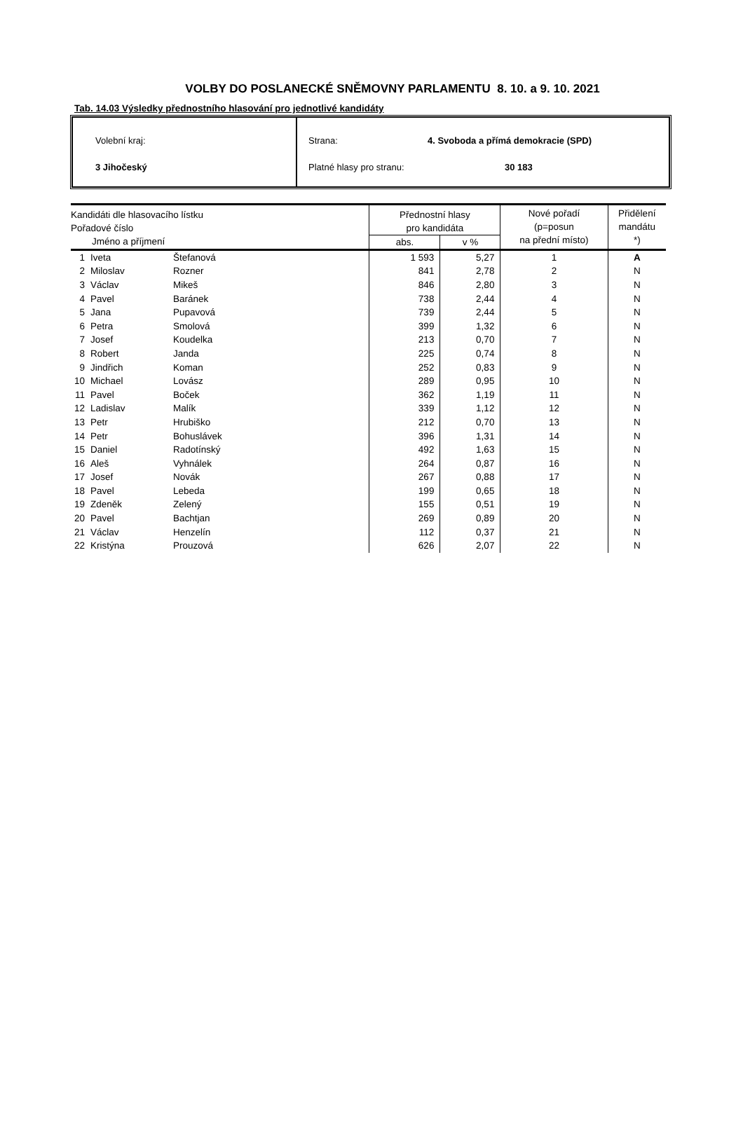VOLBY DO POSLANECKÉ SNĚMOVNY PARLAMENTU 8. 10. a 9. 10. 2021
Tab. 14.03 Výsledky přednostního hlasování pro jednotlivé kandidáty
Volební kraj:
3 Jihočeský
Strana: 4. Svoboda a přímá demokracie (SPD)
Platné hlasy pro stranu: 30 183
| Kandidáti dle hlasovacího lístku Pořadové číslo | | | Přednostní hlasy pro kandidáta | | Nové pořadí (p=posun na přední místo) | Přidělení mandátu *) |
| --- | --- | --- | --- | --- | --- | --- |
| Jméno a příjmení | | | abs. | v % | | |
| 1 | Iveta | Štefanová | 1 593 | 5,27 | 1 | A |
| 2 | Miloslav | Rozner | 841 | 2,78 | 2 | N |
| 3 | Václav | Mikeš | 846 | 2,80 | 3 | N |
| 4 | Pavel | Baránek | 738 | 2,44 | 4 | N |
| 5 | Jana | Pupavová | 739 | 2,44 | 5 | N |
| 6 | Petra | Smolová | 399 | 1,32 | 6 | N |
| 7 | Josef | Koudelka | 213 | 0,70 | 7 | N |
| 8 | Robert | Janda | 225 | 0,74 | 8 | N |
| 9 | Jindřich | Koman | 252 | 0,83 | 9 | N |
| 10 | Michael | Lovász | 289 | 0,95 | 10 | N |
| 11 | Pavel | Boček | 362 | 1,19 | 11 | N |
| 12 | Ladislav | Malík | 339 | 1,12 | 12 | N |
| 13 | Petr | Hrubiško | 212 | 0,70 | 13 | N |
| 14 | Petr | Bohuslávek | 396 | 1,31 | 14 | N |
| 15 | Daniel | Radotínský | 492 | 1,63 | 15 | N |
| 16 | Aleš | Vyhnálek | 264 | 0,87 | 16 | N |
| 17 | Josef | Novák | 267 | 0,88 | 17 | N |
| 18 | Pavel | Lebeda | 199 | 0,65 | 18 | N |
| 19 | Zdeněk | Zelený | 155 | 0,51 | 19 | N |
| 20 | Pavel | Bachtjan | 269 | 0,89 | 20 | N |
| 21 | Václav | Henzelín | 112 | 0,37 | 21 | N |
| 22 | Kristýna | Prouzová | 626 | 2,07 | 22 | N |